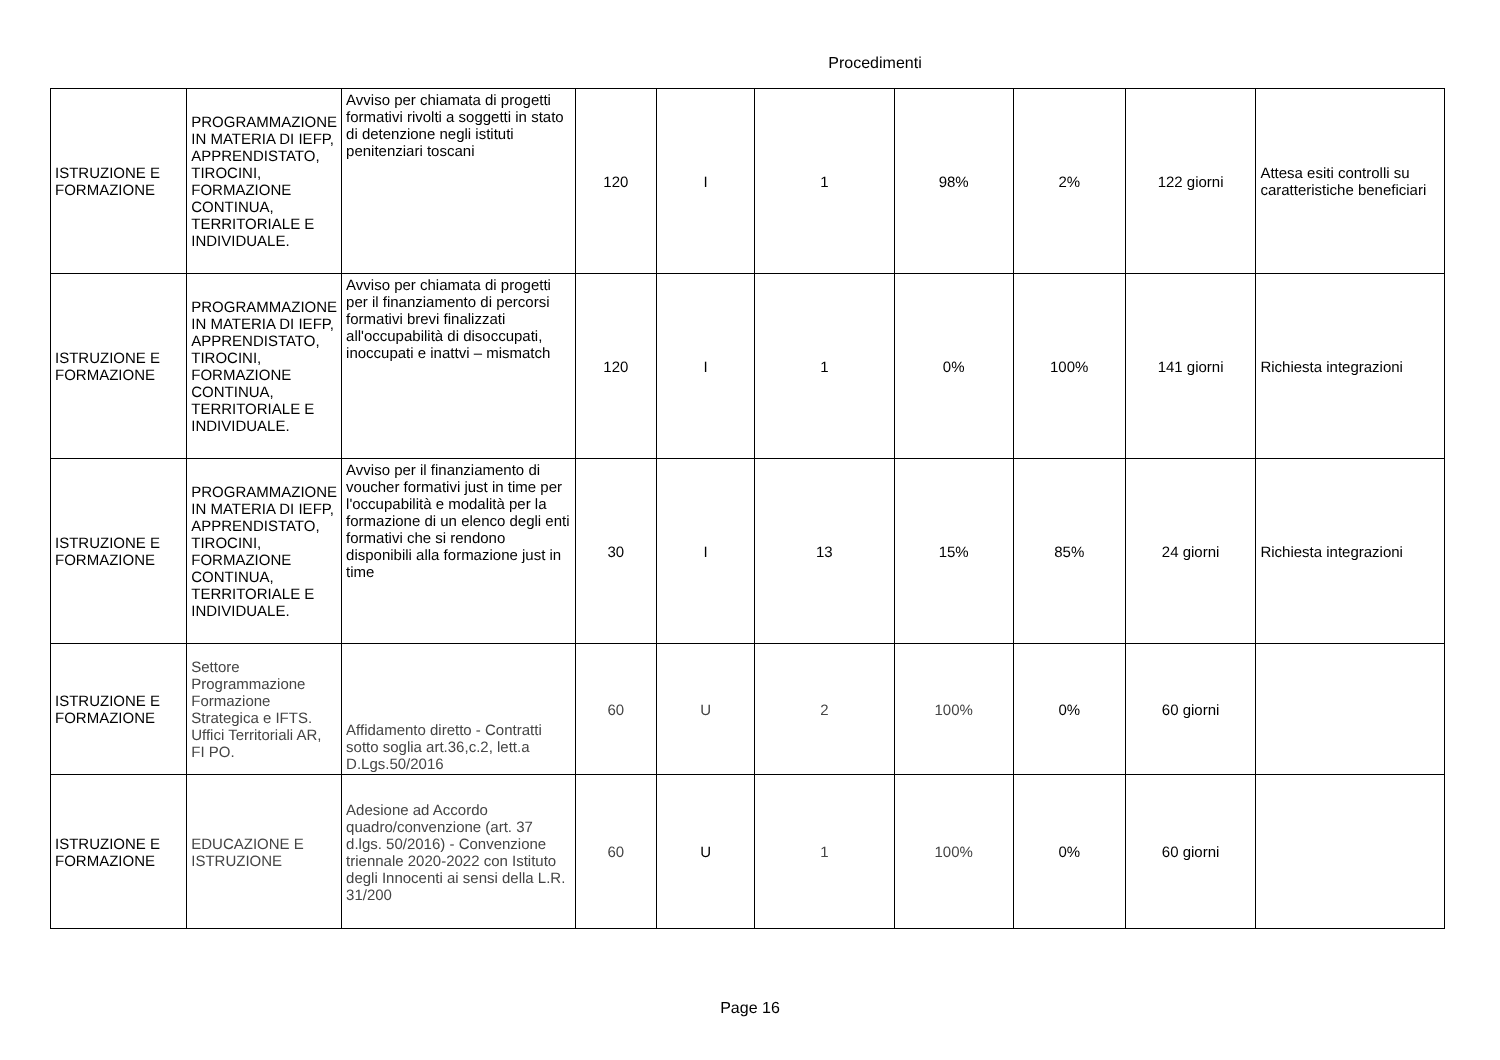Procedimenti
| ISTRUZIONE E FORMAZIONE | PROGRAMMAZIONE IN MATERIA DI IEFP, APPRENDISTATO, TIROCINI, FORMAZIONE CONTINUA, TERRITORIALE E INDIVIDUALE. | Avviso per chiamata di progetti formativi rivolti a soggetti in stato di detenzione negli istituti penitenziari toscani | 120 | I | 1 | 98% | 2% | 122 giorni | Attesa esiti controlli su caratteristiche beneficiari |
| ISTRUZIONE E FORMAZIONE | PROGRAMMAZIONE IN MATERIA DI IEFP, APPRENDISTATO, TIROCINI, FORMAZIONE CONTINUA, TERRITORIALE E INDIVIDUALE. | Avviso per chiamata di progetti per il finanziamento di percorsi formativi brevi finalizzati all'occupabilità di disoccupati, inoccupati e inattvi – mismatch | 120 | I | 1 | 0% | 100% | 141 giorni | Richiesta integrazioni |
| ISTRUZIONE E FORMAZIONE | PROGRAMMAZIONE IN MATERIA DI IEFP, APPRENDISTATO, TIROCINI, FORMAZIONE CONTINUA, TERRITORIALE E INDIVIDUALE. | Avviso per il finanziamento di voucher formativi just in time per l'occupabilità e modalità per la formazione di un elenco degli enti formativi che si rendono disponibili alla formazione just in time | 30 | I | 13 | 15% | 85% | 24 giorni | Richiesta integrazioni |
| ISTRUZIONE E FORMAZIONE | Settore Programmazione Formazione Strategica e IFTS. Uffici Territoriali AR, FI PO. | Affidamento diretto - Contratti sotto soglia art.36,c.2, lett.a D.Lgs.50/2016 | 60 | U | 2 | 100% | 0% | 60 giorni | |
| ISTRUZIONE E FORMAZIONE | EDUCAZIONE E ISTRUZIONE | Adesione ad Accordo quadro/convenzione (art. 37 d.lgs. 50/2016) - Convenzione triennale 2020-2022 con Istituto degli Innocenti ai sensi della L.R. 31/200 | 60 | U | 1 | 100% | 0% | 60 giorni | |
Page 16